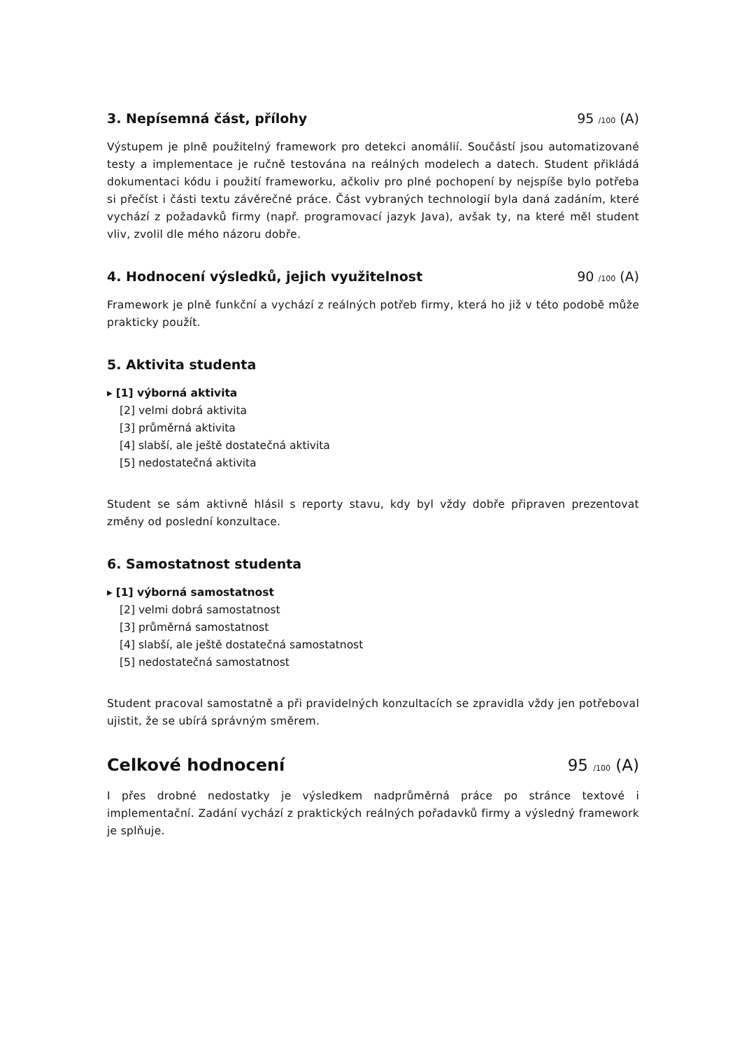3. Nepísemná část, přílohy 95 /100 (A)
Výstupem je plně použitelný framework pro detekci anomálií. Součástí jsou automatizované testy a implementace je ručně testována na reálných modelech a datech. Student přikládá dokumentaci kódu i použití frameworku, ačkoliv pro plné pochopení by nejspíše bylo potřeba si přečíst i části textu závěrečné práce. Část vybraných technologií byla daná zadáním, které vychází z požadavků firmy (např. programovací jazyk Java), avšak ty, na které měl student vliv, zvolil dle mého názoru dobře.
4. Hodnocení výsledků, jejich využitelnost
90 /100 (A)
Framework je plně funkční a vychází z reálných potřeb firmy, která ho již v této podobě může prakticky použít.
5. Aktivita studenta
▸ [1] výborná aktivita
[2] velmi dobrá aktivita
[3] průměrná aktivita
[4] slabší, ale ještě dostatečná aktivita
[5] nedostatečná aktivita
Student se sám aktivně hlásil s reporty stavu, kdy byl vždy dobře připraven prezentovat změny od poslední konzultace.
6. Samostatnost studenta
▸ [1] výborná samostatnost
[2] velmi dobrá samostatnost
[3] průměrná samostatnost
[4] slabší, ale ještě dostatečná samostatnost
[5] nedostatečná samostatnost
Student pracoval samostatně a při pravidelných konzultacích se zpravidla vždy jen potřeboval ujistit, že se ubírá správným směrem.
Celkové hodnocení 95 /100 (A)
I přes drobné nedostatky je výsledkem nadprůměrná práce po stránce textové i implementační. Zadání vychází z praktických reálných pořadavků firmy a výsledný framework je splňuje.